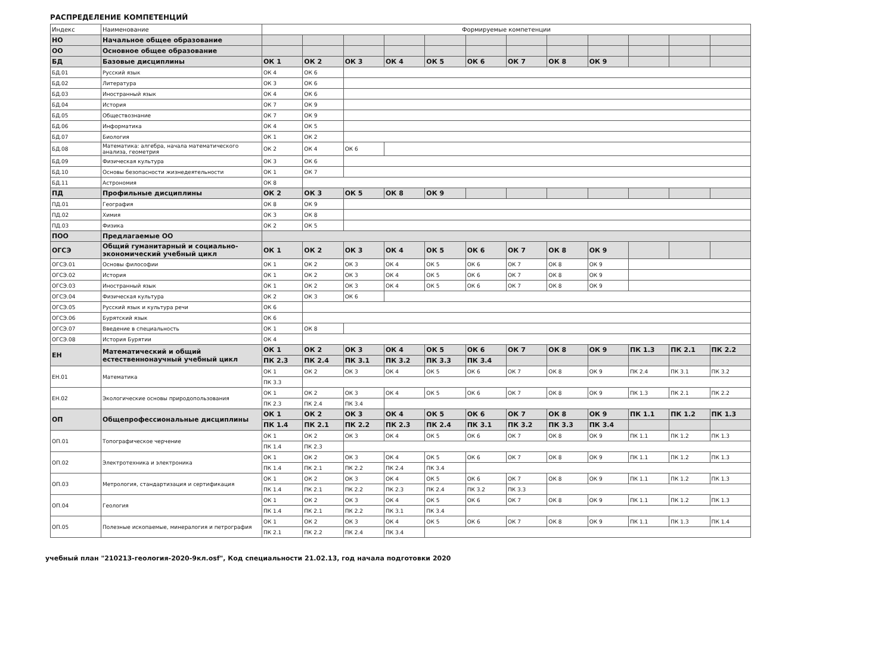РАСПРЕДЕЛЕНИЕ КОМПЕТЕНЦИЙ
| Индекс | Наименование | Формируемые компетенции | | | | | | | | | | | |
| --- | --- | --- | --- | --- | --- | --- | --- | --- | --- | --- | --- | --- | --- |
| НО | Начальное общее образование | | | | | | | | | | | | |
| ОО | Основное общее образование | | | | | | | | | | | | |
| БД | Базовые дисциплины | ОК 1 | ОК 2 | ОК 3 | ОК 4 | ОК 5 | ОК 6 | ОК 7 | ОК 8 | ОК 9 | | | |
| БД.01 | Русский язык | ОК 4 | ОК 6 | | | | | | | | | | |
| БД.02 | Литература | ОК 3 | ОК 6 | | | | | | | | | | |
| БД.03 | Иностранный язык | ОК 4 | ОК 6 | | | | | | | | | | |
| БД.04 | История | ОК 7 | ОК 9 | | | | | | | | | | |
| БД.05 | Обществознание | ОК 7 | ОК 9 | | | | | | | | | | |
| БД.06 | Информатика | ОК 4 | ОК 5 | | | | | | | | | | |
| БД.07 | Биология | ОК 1 | ОК 2 | | | | | | | | | | |
| БД.08 | Математика: алгебра, начала математического анализа, геометрия | ОК 2 | ОК 4 | ОК 6 | | | | | | | | | |
| БД.09 | Физическая культура | ОК 3 | ОК 6 | | | | | | | | | | |
| БД.10 | Основы безопасности жизнедеятельности | ОК 1 | ОК 7 | | | | | | | | | | |
| БД.11 | Астрономия | ОК 8 | | | | | | | | | | | |
| ПД | Профильные дисциплины | ОК 2 | ОК 3 | ОК 5 | ОК 8 | ОК 9 | | | | | | | |
| ПД.01 | География | ОК 8 | ОК 9 | | | | | | | | | | |
| ПД.02 | Химия | ОК 3 | ОК 8 | | | | | | | | | | |
| ПД.03 | Физика | ОК 2 | ОК 5 | | | | | | | | | | |
| ПОО | Предлагаемые ОО | | | | | | | | | | | | |
| ОГСЭ | Общий гуманитарный и социально-экономический учебный цикл | ОК 1 | ОК 2 | ОК 3 | ОК 4 | ОК 5 | ОК 6 | ОК 7 | ОК 8 | ОК 9 | | | |
| ОГСЭ.01 | Основы философии | ОК 1 | ОК 2 | ОК 3 | ОК 4 | ОК 5 | ОК 6 | ОК 7 | ОК 8 | ОК 9 | | | |
| ОГСЭ.02 | История | ОК 1 | ОК 2 | ОК 3 | ОК 4 | ОК 5 | ОК 6 | ОК 7 | ОК 8 | ОК 9 | | | |
| ОГСЭ.03 | Иностранный язык | ОК 1 | ОК 2 | ОК 3 | ОК 4 | ОК 5 | ОК 6 | ОК 7 | ОК 8 | ОК 9 | | | |
| ОГСЭ.04 | Физическая культура | ОК 2 | ОК 3 | ОК 6 | | | | | | | | | |
| ОГСЭ.05 | Русский язык и культура речи | ОК 6 | | | | | | | | | | | |
| ОГСЭ.06 | Бурятский язык | ОК 6 | | | | | | | | | | | |
| ОГСЭ.07 | Введение в специальность | ОК 1 | ОК 8 | | | | | | | | | | |
| ОГСЭ.08 | История Бурятии | ОК 4 | | | | | | | | | | | |
| ЕН | Математический и общий естественнонаучный учебный цикл | ОК 1 | ОК 2 | ОК 3 | ОК 4 | ОК 5 | ОК 6 | ОК 7 | ОК 8 | ОК 9 | ПК 1.3 | ПК 2.1 | ПК 2.2 |
| | | ПК 2.3 | ПК 2.4 | ПК 3.1 | ПК 3.2 | ПК 3.3 | ПК 3.4 | | | | | | |
| ЕН.01 | Математика | ОК 1 | ОК 2 | ОК 3 | ОК 4 | ОК 5 | ОК 6 | ОК 7 | ОК 8 | ОК 9 | ПК 2.4 | ПК 3.1 | ПК 3.2 |
| | | ПК 3.3 | | | | | | | | | | | |
| ЕН.02 | Экологические основы природопользования | ОК 1 | ОК 2 | ОК 3 | ОК 4 | ОК 5 | ОК 6 | ОК 7 | ОК 8 | ОК 9 | ПК 1.3 | ПК 2.1 | ПК 2.2 |
| | | ПК 2.3 | ПК 2.4 | ПК 3.4 | | | | | | | | | |
| ОП | Общепрофессиональные дисциплины | ОК 1 | ОК 2 | ОК 3 | ОК 4 | ОК 5 | ОК 6 | ОК 7 | ОК 8 | ОК 9 | ПК 1.1 | ПК 1.2 | ПК 1.3 |
| | | ПК 1.4 | ПК 2.1 | ПК 2.2 | ПК 2.3 | ПК 2.4 | ПК 3.1 | ПК 3.2 | ПК 3.3 | ПК 3.4 | | | |
| ОП.01 | Топографическое черчение | ОК 1 | ОК 2 | ОК 3 | ОК 4 | ОК 5 | ОК 6 | ОК 7 | ОК 8 | ОК 9 | ПК 1.1 | ПК 1.2 | ПК 1.3 |
| | | ПК 1.4 | ПК 2.3 | | | | | | | | | | |
| ОП.02 | Электротехника и электроника | ОК 1 | ОК 2 | ОК 3 | ОК 4 | ОК 5 | ОК 6 | ОК 7 | ОК 8 | ОК 9 | ПК 1.1 | ПК 1.2 | ПК 1.3 |
| | | ПК 1.4 | ПК 2.1 | ПК 2.2 | ПК 2.4 | ПК 3.4 | | | | | | | |
| ОП.03 | Метрология, стандартизация и сертификация | ОК 1 | ОК 2 | ОК 3 | ОК 4 | ОК 5 | ОК 6 | ОК 7 | ОК 8 | ОК 9 | ПК 1.1 | ПК 1.2 | ПК 1.3 |
| | | ПК 1.4 | ПК 2.1 | ПК 2.2 | ПК 2.3 | ПК 2.4 | ПК 3.2 | ПК 3.3 | | | | | |
| ОП.04 | Геология | ОК 1 | ОК 2 | ОК 3 | ОК 4 | ОК 5 | ОК 6 | ОК 7 | ОК 8 | ОК 9 | ПК 1.1 | ПК 1.2 | ПК 1.3 |
| | | ПК 1.4 | ПК 2.1 | ПК 2.2 | ПК 3.1 | ПК 3.4 | | | | | | | |
| ОП.05 | Полезные ископаемые, минералогия и петрография | ОК 1 | ОК 2 | ОК 3 | ОК 4 | ОК 5 | ОК 6 | ОК 7 | ОК 8 | ОК 9 | ПК 1.1 | ПК 1.3 | ПК 1.4 |
| | | ПК 2.1 | ПК 2.2 | ПК 2.4 | ПК 3.4 | | | | | | | | |
учебный план "210213-геология-2020-9кл.osf", Код специальности 21.02.13, год начала подготовки 2020